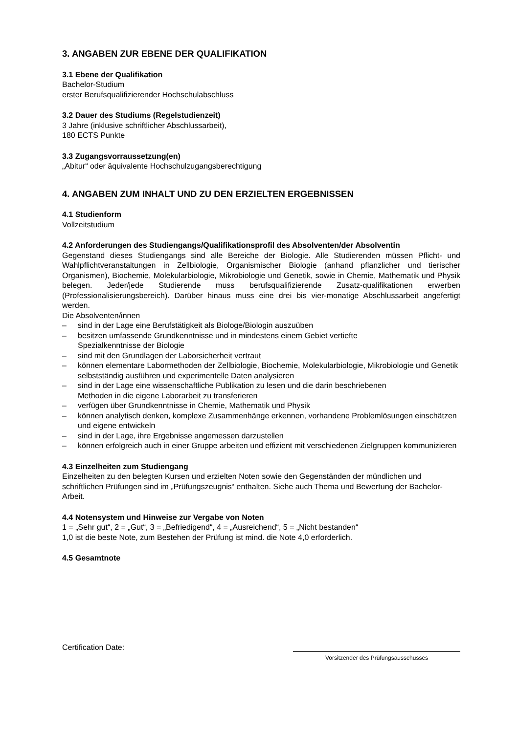3. ANGABEN ZUR EBENE DER QUALIFIKATION
3.1 Ebene der Qualifikation
Bachelor-Studium
erster Berufsqualifizierender Hochschulabschluss
3.2 Dauer des Studiums (Regelstudienzeit)
3 Jahre (inklusive schriftlicher Abschlussarbeit),
180 ECTS Punkte
3.3 Zugangsvorraussetzung(en)
„Abitur“ oder äquivalente Hochschulzugangsberechtigung
4. ANGABEN ZUM INHALT UND ZU DEN ERZIELTEN ERGEBNISSEN
4.1 Studienform
Vollzeitstudium
4.2 Anforderungen des Studiengangs/Qualifikationsprofil des Absolventen/der Absolventin
Gegenstand dieses Studiengangs sind alle Bereiche der Biologie. Alle Studierenden müssen Pflicht- und Wahlpflichtveranstaltungen in Zellbiologie, Organismischer Biologie (anhand pflanzlicher und tierischer Organismen), Biochemie, Molekularbiologie, Mikrobiologie und Genetik, sowie in Chemie, Mathematik und Physik belegen. Jeder/jede Studierende muss berufsqualifizierende Zusatz-qualifikationen erwerben (Professionalisierungsbereich). Darüber hinaus muss eine drei bis vier-monatige Abschlussarbeit angefertigt werden.
Die Absolventen/innen
– sind in der Lage eine Berufstätigkeit als Biologe/Biologin auszuüben
– besitzen umfassende Grundkenntnisse und in mindestens einem Gebiet vertiefte
Spezialkenntnisse der Biologie
– sind mit den Grundlagen der Laborsicherheit vertraut
– können elementare Labormethoden der Zellbiologie, Biochemie, Molekularbiologie, Mikrobiologie und Genetik selbstständig ausführen und experimentelle Daten analysieren
– sind in der Lage eine wissenschaftliche Publikation zu lesen und die darin beschriebenen
Methoden in die eigene Laborarbeit zu transferieren
– verfügen über Grundkenntnisse in Chemie, Mathematik und Physik
– können analytisch denken, komplexe Zusammenhänge erkennen, vorhandene Problemlösungen einschätzen und eigene entwickeln
– sind in der Lage, ihre Ergebnisse angemessen darzustellen
– können erfolgreich auch in einer Gruppe arbeiten und effizient mit verschiedenen Zielgruppen kommunizieren
4.3 Einzelheiten zum Studiengang
Einzelheiten zu den belegten Kursen und erzielten Noten sowie den Gegenständen der mündlichen und schriftlichen Prüfungen sind im „Prüfungszeugnis“ enthalten. Siehe auch Thema und Bewertung der Bachelor-Arbeit.
4.4 Notensystem und Hinweise zur Vergabe von Noten
1 = „Sehr gut“, 2 = „Gut“, 3 = „Befriedigend“, 4 = „Ausreichend“, 5 = „Nicht bestanden“
1,0 ist die beste Note, zum Bestehen der Prüfung ist mind. die Note 4,0 erforderlich.
4.5 Gesamtnote
Certification Date:
Vorsitzender des Prüfungsausschusses